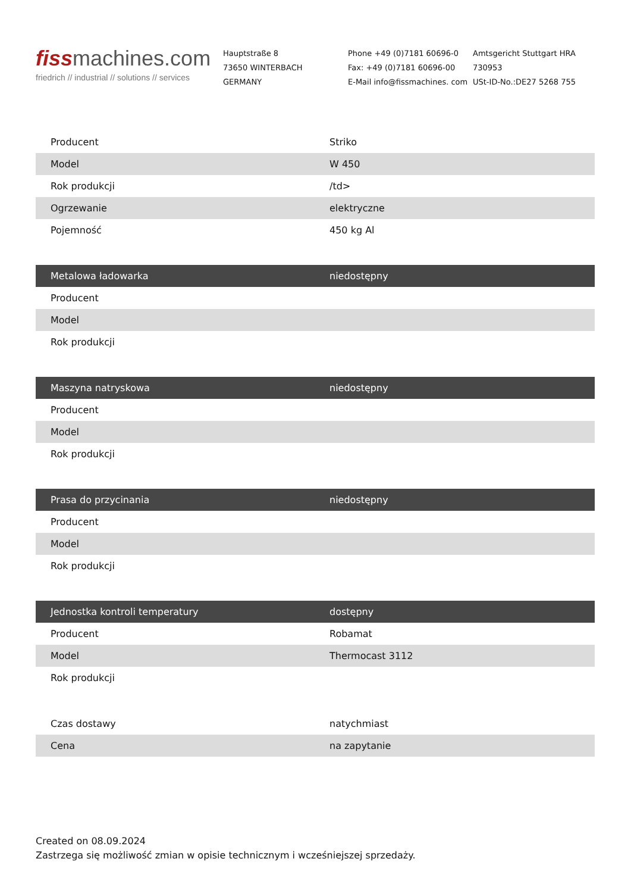fiss machines.com
friedrich // industrial // solutions // services
Hauptstraße 8
73650 WINTERBACH
GERMANY
Phone +49 (0)7181 60696-0
Fax: +49 (0)7181 60696-00
E-Mail info@fissmachines. com
Amtsgericht Stuttgart HRA
730953
USt-ID-No.:DE27 5268 755
| Producent | Striko |
| Model | W 450 |
| Rok produkcji | /td> |
| Ogrzewanie | elektryczne |
| Pojemność | 450 kg Al |
| Metalowa ładowarka | niedostępny |
| Producent | |
| Model | |
| Rok produkcji | |
| Maszyna natryskowa | niedostępny |
| Producent | |
| Model | |
| Rok produkcji | |
| Prasa do przycinania | niedostępny |
| Producent | |
| Model | |
| Rok produkcji | |
| Jednostka kontroli temperatury | dostępny |
| Producent | Robamat |
| Model | Thermocast 3112 |
| Rok produkcji | |
| Czas dostawy | natychmiast |
| Cena | na zapytanie |
Created on 08.09.2024
Zastrzega się możliwość zmian w opisie technicznym i wcześniejszej sprzedaży.